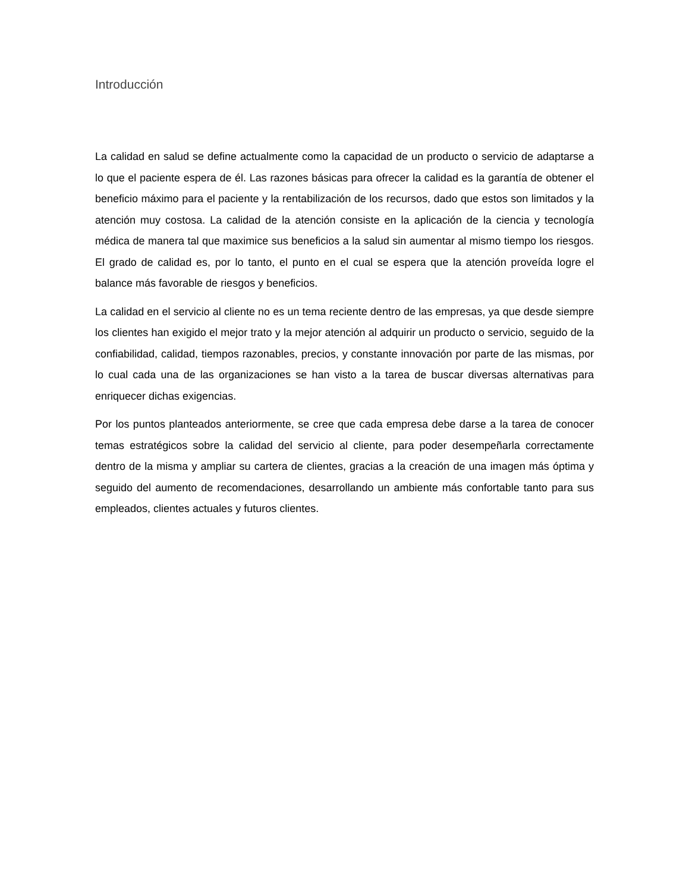Introducción
La calidad en salud se define actualmente como la capacidad de un producto o servicio de adaptarse a lo que el paciente espera de él. Las razones básicas para ofrecer la calidad es la garantía de obtener el beneficio máximo para el paciente y la rentabilización de los recursos, dado que estos son limitados y la atención muy costosa. La calidad de la atención consiste en la aplicación de la ciencia y tecnología médica de manera tal que maximice sus beneficios a la salud sin aumentar al mismo tiempo los riesgos. El grado de calidad es, por lo tanto, el punto en el cual se espera que la atención proveída logre el balance más favorable de riesgos y beneficios.
La calidad en el servicio al cliente no es un tema reciente dentro de las empresas, ya que desde siempre los clientes han exigido el mejor trato y la mejor atención al adquirir un producto o servicio, seguido de la confiabilidad, calidad, tiempos razonables, precios, y constante innovación por parte de las mismas, por lo cual cada una de las organizaciones se han visto a la tarea de buscar diversas alternativas para enriquecer dichas exigencias.
Por los puntos planteados anteriormente, se cree que cada empresa debe darse a la tarea de conocer temas estratégicos sobre la calidad del servicio al cliente, para poder desempeñarla correctamente dentro de la misma y ampliar su cartera de clientes, gracias a la creación de una imagen más óptima y seguido del aumento de recomendaciones, desarrollando un ambiente más confortable tanto para sus empleados, clientes actuales y futuros clientes.